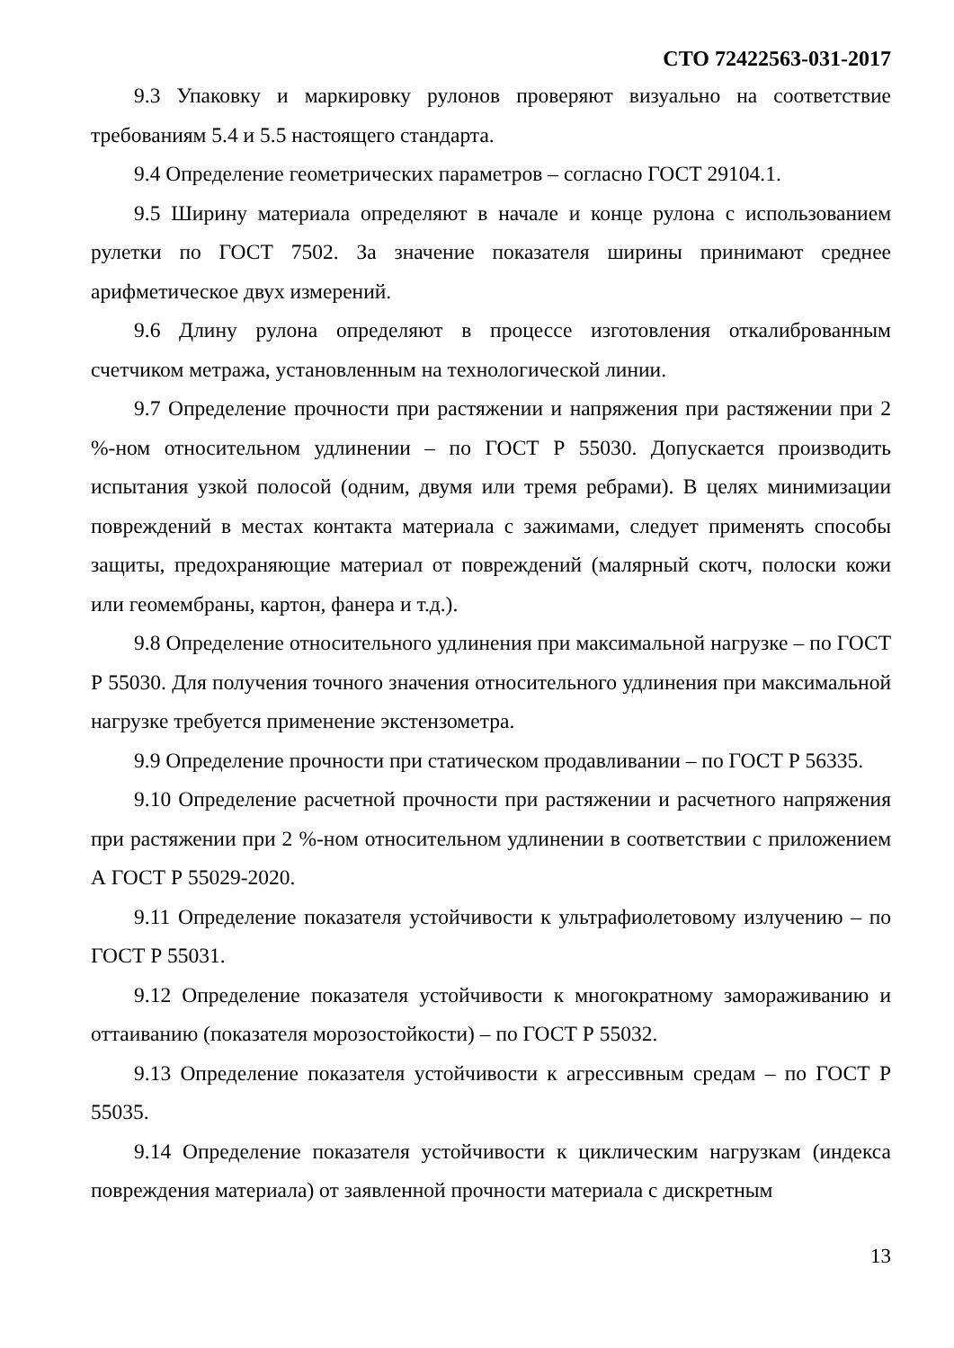СТО 72422563-031-2017
9.3 Упаковку и маркировку рулонов проверяют визуально на соответствие требованиям 5.4 и 5.5 настоящего стандарта.
9.4 Определение геометрических параметров – согласно ГОСТ 29104.1.
9.5 Ширину материала определяют в начале и конце рулона с использованием рулетки по ГОСТ 7502. За значение показателя ширины принимают среднее арифметическое двух измерений.
9.6 Длину рулона определяют в процессе изготовления откалиброванным счетчиком метража, установленным на технологической линии.
9.7 Определение прочности при растяжении и напряжения при растяжении при 2 %-ном относительном удлинении – по ГОСТ Р 55030. Допускается производить испытания узкой полосой (одним, двумя или тремя ребрами). В целях минимизации повреждений в местах контакта материала с зажимами, следует применять способы защиты, предохраняющие материал от повреждений (малярный скотч, полоски кожи или геомембраны, картон, фанера и т.д.).
9.8 Определение относительного удлинения при максимальной нагрузке – по ГОСТ Р 55030. Для получения точного значения относительного удлинения при максимальной нагрузке требуется применение экстензометра.
9.9 Определение прочности при статическом продавливании – по ГОСТ Р 56335.
9.10 Определение расчетной прочности при растяжении и расчетного напряжения при растяжении при 2 %-ном относительном удлинении в соответствии с приложением А ГОСТ Р 55029-2020.
9.11 Определение показателя устойчивости к ультрафиолетовому излучению – по ГОСТ Р 55031.
9.12 Определение показателя устойчивости к многократному замораживанию и оттаиванию (показателя морозостойкости) – по ГОСТ Р 55032.
9.13 Определение показателя устойчивости к агрессивным средам – по ГОСТ Р 55035.
9.14 Определение показателя устойчивости к циклическим нагрузкам (индекса повреждения материала) от заявленной прочности материала с дискретным
13